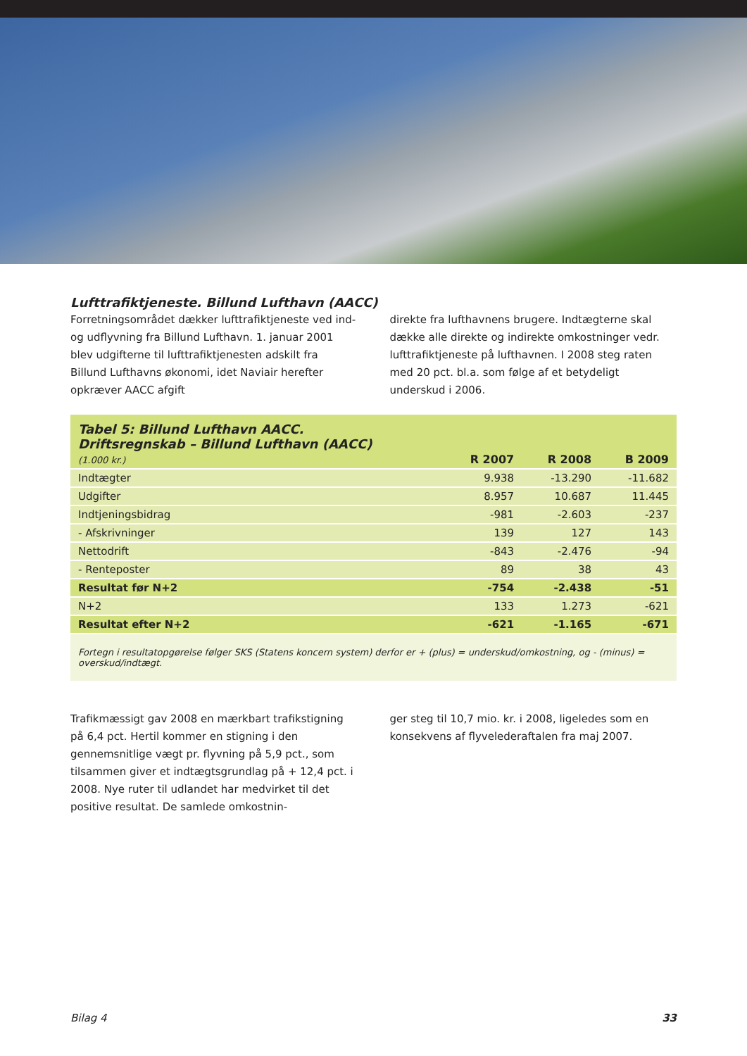Lufttrafiktjeneste. Billund Lufthavn (AACC)
Forretningsområdet dækker lufttrafiktjeneste ved ind- og udflyvning fra Billund Lufthavn. 1. januar 2001 blev udgifterne til lufttrafiktjenesten adskilt fra Billund Lufthavns økonomi, idet Naviair herefter opkræver AACC afgift
direkte fra lufthavnens brugere. Indtægterne skal dække alle direkte og indirekte omkostninger vedr. lufttrafiktjeneste på lufthavnen. I 2008 steg raten med 20 pct. bl.a. som følge af et betydeligt underskud i 2006.
| Tabel 5: Billund Lufthavn AACC. Driftsregnskab – Billund Lufthavn (AACC) (1.000 kr.) | R 2007 | R 2008 | B 2009 |
| Indtægter | 9.938 | -13.290 | -11.682 |
| Udgifter | 8.957 | 10.687 | 11.445 |
| Indtjeningsbidrag | -981 | -2.603 | -237 |
| - Afskrivninger | 139 | 127 | 143 |
| Nettodrift | -843 | -2.476 | -94 |
| - Renteposter | 89 | 38 | 43 |
| Resultat før N+2 | -754 | -2.438 | -51 |
| N+2 | 133 | 1.273 | -621 |
| Resultat efter N+2 | -621 | -1.165 | -671 |
| Fortegn i resultatopgørelse følger SKS (Statens koncern system) derfor er + (plus) = underskud/omkostning, og - (minus) = overskud/indtægt. | | | |
Trafikmæssigt gav 2008 en mærkbart trafikstigning på 6,4 pct. Hertil kommer en stigning i den gennemsnitlige vægt pr. flyvning på 5,9 pct., som tilsammen giver et indtægtsgrundlag på + 12,4 pct. i 2008. Nye ruter til udlandet har medvirket til det positive resultat. De samlede omkostnin-
ger steg til 10,7 mio. kr. i 2008, ligeledes som en konsekvens af flyvelederaftalen fra maj 2007.
Bilag 4 33